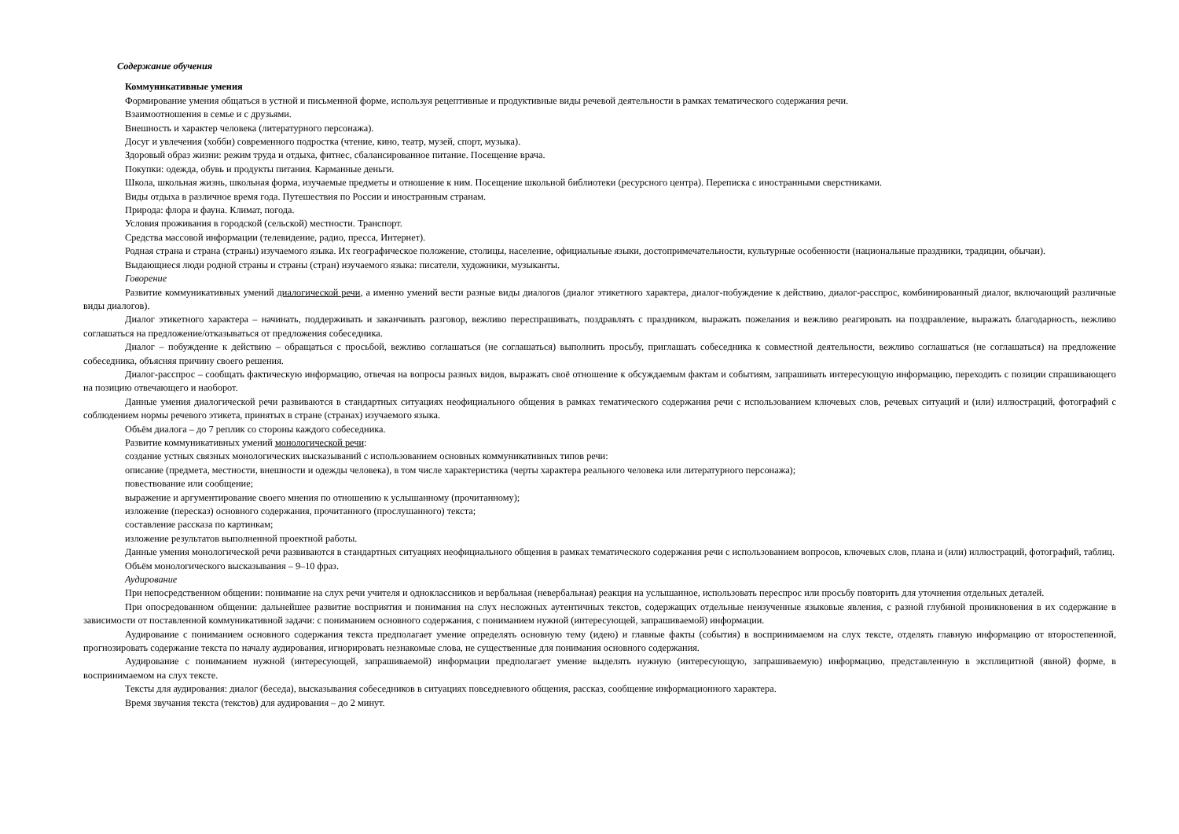Содержание обучения
Коммуникативные умения
Формирование умения общаться в устной и письменной форме, используя рецептивные и продуктивные виды речевой деятельности в рамках тематического содержания речи.
Взаимоотношения в семье и с друзьями.
Внешность и характер человека (литературного персонажа).
Досуг и увлечения (хобби) современного подростка (чтение, кино, театр, музей, спорт, музыка).
Здоровый образ жизни: режим труда и отдыха, фитнес, сбалансированное питание. Посещение врача.
Покупки: одежда, обувь и продукты питания. Карманные деньги.
Школа, школьная жизнь, школьная форма, изучаемые предметы и отношение к ним. Посещение школьной библиотеки (ресурсного центра). Переписка с иностранными сверстниками.
Виды отдыха в различное время года. Путешествия по России и иностранным странам.
Природа: флора и фауна. Климат, погода.
Условия проживания в городской (сельской) местности. Транспорт.
Средства массовой информации (телевидение, радио, пресса, Интернет).
Родная страна и страна (страны) изучаемого языка. Их географическое положение, столицы, население, официальные языки, достопримечательности, культурные особенности (национальные праздники, традиции, обычаи).
Выдающиеся люди родной страны и страны (стран) изучаемого языка: писатели, художники, музыканты.
Говорение
Развитие коммуникативных умений диалогической речи, а именно умений вести разные виды диалогов (диалог этикетного характера, диалог-побуждение к действию, диалог-расспрос, комбинированный диалог, включающий различные виды диалогов).
Диалог этикетного характера – начинать, поддерживать и заканчивать разговор, вежливо переспрашивать, поздравлять с праздником, выражать пожелания и вежливо реагировать на поздравление, выражать благодарность, вежливо соглашаться на предложение/отказываться от предложения собеседника.
Диалог – побуждение к действию – обращаться с просьбой, вежливо соглашаться (не соглашаться) выполнить просьбу, приглашать собеседника к совместной деятельности, вежливо соглашаться (не соглашаться) на предложение собеседника, объясняя причину своего решения.
Диалог-расспрос – сообщать фактическую информацию, отвечая на вопросы разных видов, выражать своё отношение к обсуждаемым фактам и событиям, запрашивать интересующую информацию, переходить с позиции спрашивающего на позицию отвечающего и наоборот.
Данные умения диалогической речи развиваются в стандартных ситуациях неофициального общения в рамках тематического содержания речи с использованием ключевых слов, речевых ситуаций и (или) иллюстраций, фотографий с соблюдением нормы речевого этикета, принятых в стране (странах) изучаемого языка.
Объём диалога – до 7 реплик со стороны каждого собеседника.
Развитие коммуникативных умений монологической речи:
создание устных связных монологических высказываний с использованием основных коммуникативных типов речи:
описание (предмета, местности, внешности и одежды человека), в том числе характеристика (черты характера реального человека или литературного персонажа);
повествование или сообщение;
выражение и аргументирование своего мнения по отношению к услышанному (прочитанному);
изложение (пересказ) основного содержания, прочитанного (прослушанного) текста;
составление рассказа по картинкам;
изложение результатов выполненной проектной работы.
Данные умения монологической речи развиваются в стандартных ситуациях неофициального общения в рамках тематического содержания речи с использованием вопросов, ключевых слов, плана и (или) иллюстраций, фотографий, таблиц.
Объём монологического высказывания – 9–10 фраз.
Аудирование
При непосредственном общении: понимание на слух речи учителя и одноклассников и вербальная (невербальная) реакция на услышанное, использовать переспрос или просьбу повторить для уточнения отдельных деталей.
При опосредованном общении: дальнейшее развитие восприятия и понимания на слух несложных аутентичных текстов, содержащих отдельные неизученные языковые явления, с разной глубиной проникновения в их содержание в зависимости от поставленной коммуникативной задачи: с пониманием основного содержания, с пониманием нужной (интересующей, запрашиваемой) информации.
Аудирование с пониманием основного содержания текста предполагает умение определять основную тему (идею) и главные факты (события) в воспринимаемом на слух тексте, отделять главную информацию от второстепенной, прогнозировать содержание текста по началу аудирования, игнорировать незнакомые слова, не существенные для понимания основного содержания.
Аудирование с пониманием нужной (интересующей, запрашиваемой) информации предполагает умение выделять нужную (интересующую, запрашиваемую) информацию, представленную в эксплицитной (явной) форме, в воспринимаемом на слух тексте.
Тексты для аудирования: диалог (беседа), высказывания собеседников в ситуациях повседневного общения, рассказ, сообщение информационного характера.
Время звучания текста (текстов) для аудирования – до 2 минут.